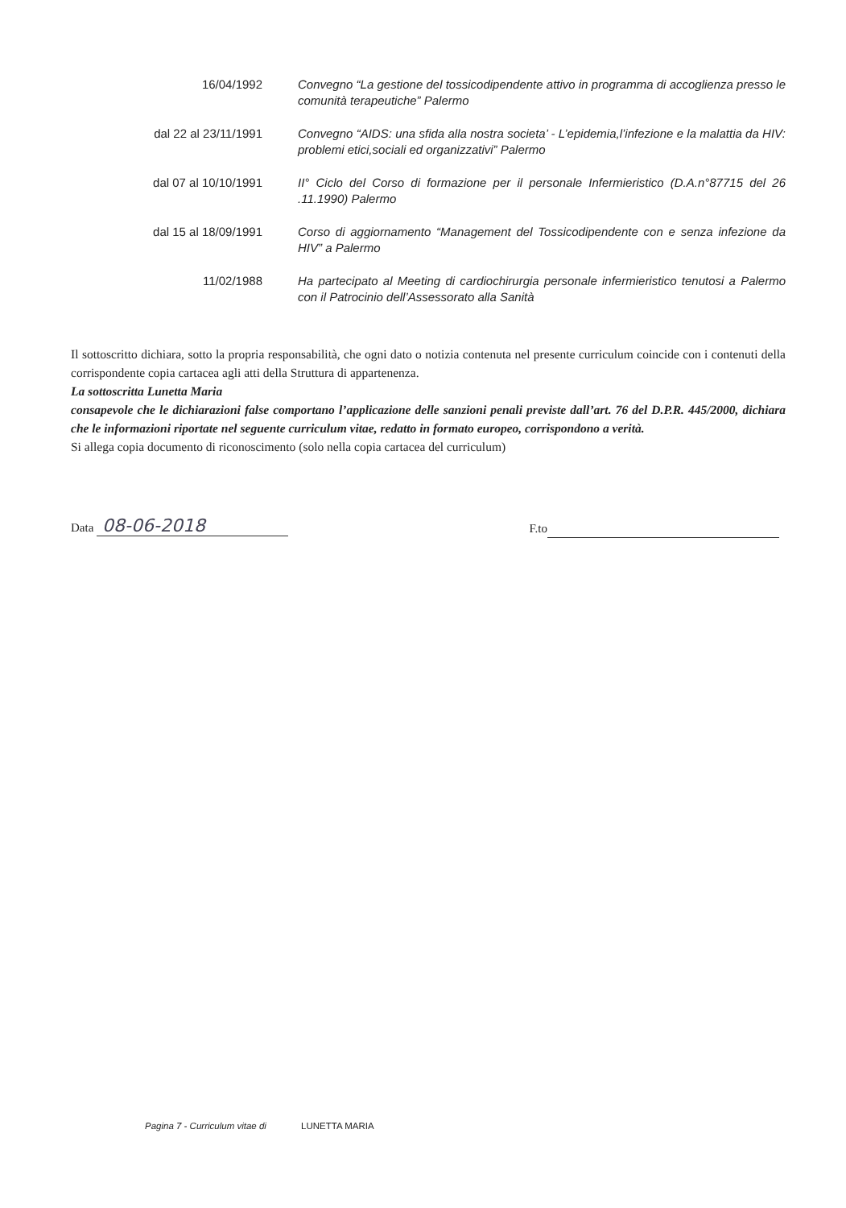16/04/1992 Convegno “La gestione del tossicodipendente attivo in programma di accoglienza presso le comunità terapeutiche” Palermo
dal 22 al 23/11/1991
Convegno “AIDS: una sfida alla nostra societa’ - L’epidemia,l’infezione e la malattia da HIV: problemi etici,sociali ed organizzativi” Palermo
dal 07 al 10/10/1991
II° Ciclo del Corso di formazione per il personale Infermieristico (D.A.n°87715 del 26 .11.1990) Palermo
dal 15 al 18/09/1991
Corso di aggiornamento “Management del Tossicodipendente con e senza infezione da HIV” a Palermo
11/02/1988 Ha partecipato al Meeting di cardiochirurgia personale infermieristico tenutosi a Palermo con il Patrocinio dell’Assessorato alla Sanità
Il sottoscritto dichiara, sotto la propria responsabilità, che ogni dato o notizia contenuta nel presente curriculum coincide con i contenuti della corrispondente copia cartacea agli atti della Struttura di appartenenza.
La sottoscritta Lunetta Maria
consapevole che le dichiarazioni false comportano l’applicazione delle sanzioni penali previste dall’art. 76 del D.P.R. 445/2000, dichiara che le informazioni riportate nel seguente curriculum vitae, redatto in formato europeo, corrispondono a verità.
Si allega copia documento di riconoscimento (solo nella copia cartacea del curriculum)
Data 08-06-2018
F.to
Pagina 7 - Curriculum vitae di LUNETTA MARIA